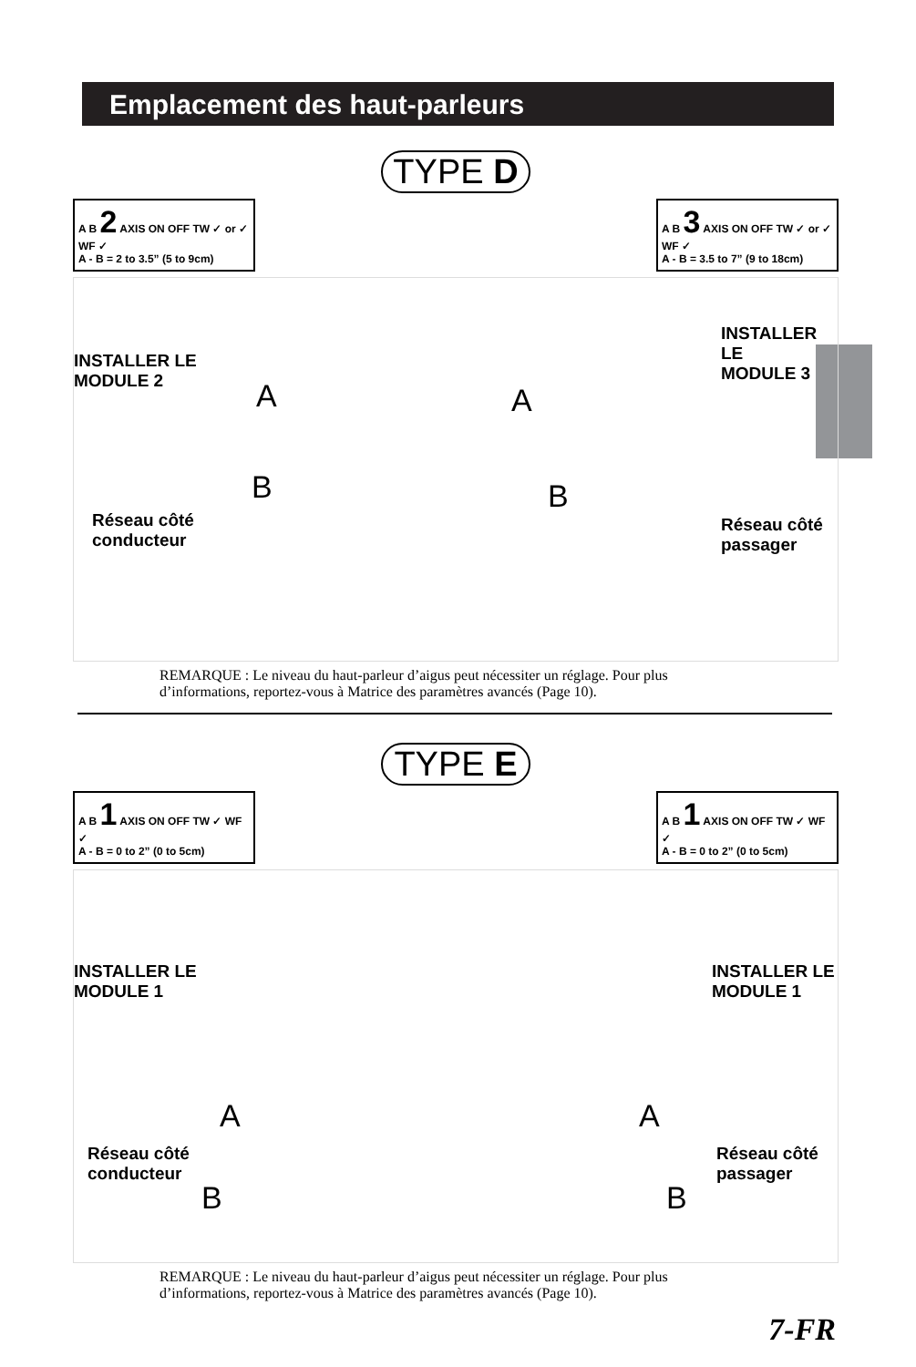Emplacement des haut-parleurs
TYPE D
A B 2 AXIS ON OFF TW ✓ or ✓ WF ✓
A - B = 2 to 3.5” (5 to 9cm)
A B 3 AXIS ON OFF TW ✓ or ✓ WF ✓
A - B = 3.5 to 7” (9 to 18cm)
INSTALLER LE
MODULE 2
INSTALLER LE
MODULE 3
A A
B B
Réseau côté
conducteur
Réseau côté
passager
REMARQUE : Le niveau du haut-parleur d’aigus peut nécessiter un réglage. Pour plus d’informations, reportez-vous à Matrice des paramètres avancés (Page 10).
TYPE E
A B 1 AXIS ON OFF TW ✓ WF ✓
A - B = 0 to 2” (0 to 5cm)
A B 1 AXIS ON OFF TW ✓ WF ✓
A - B = 0 to 2” (0 to 5cm)
INSTALLER LE
MODULE 1
INSTALLER LE
MODULE 1
A A
Réseau côté
conducteur
Réseau côté
passager
B B
REMARQUE : Le niveau du haut-parleur d’aigus peut nécessiter un réglage. Pour plus d’informations, reportez-vous à Matrice des paramètres avancés (Page 10).
7-FR